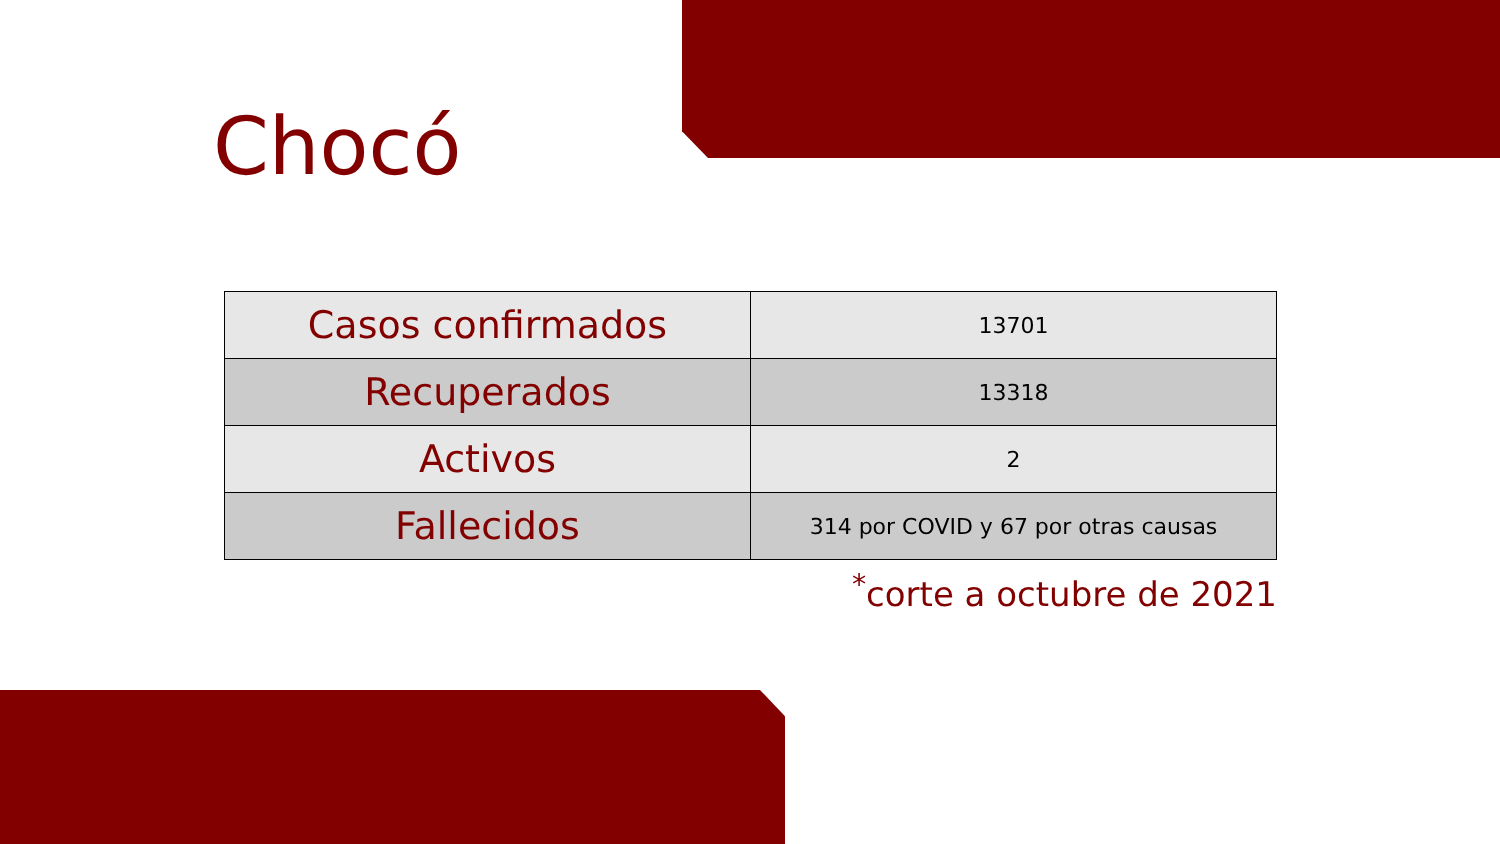Chocó
| Casos confirmados | 13701 |
| Recuperados | 13318 |
| Activos | 2 |
| Fallecidos | 314 por COVID y 67 por otras causas |
<sup>*</sup> corte a octubre de 2021